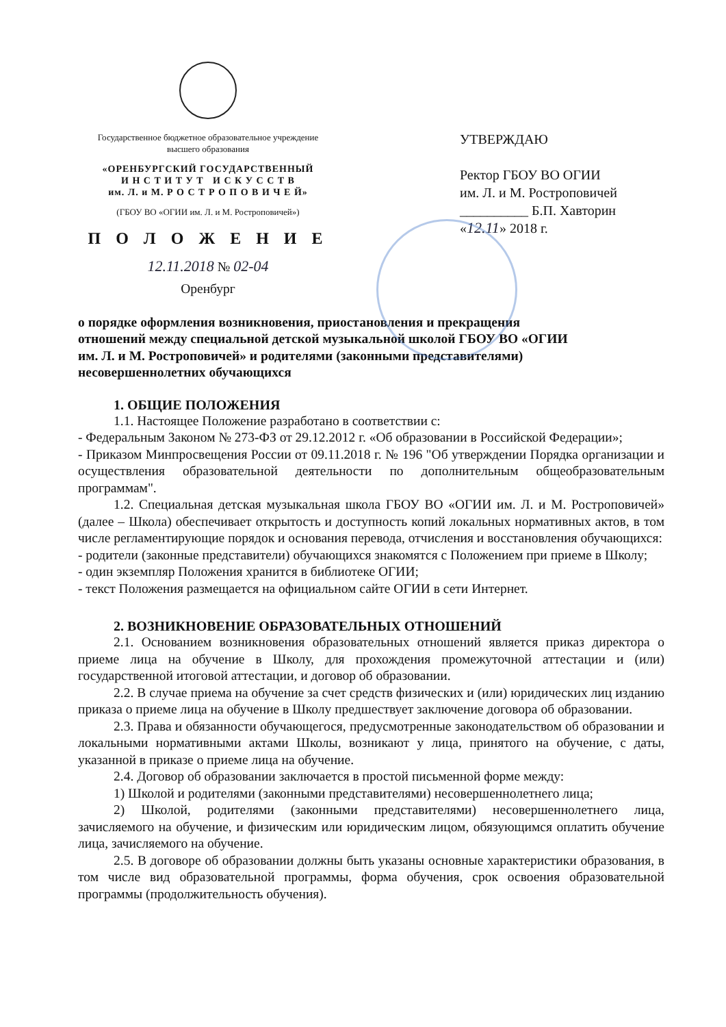Государственное бюджетное образовательное учреждение
высшего образования
«ОРЕНБУРГСКИЙ ГОСУДАРСТВЕННЫЙ
И Н С Т И Т У Т И С К У С С Т В
им. Л. и М. Р О С Т Р О П О В И Ч Е Й»
(ГБОУ ВО «ОГИИ им. Л. и М. Ростроповичей»)
П О Л О Ж Е Н И Е
12.11.2018 № 02-04
Оренбург
УТВЕРЖДАЮ
Ректор ГБОУ ВО ОГИИ
им. Л. и М. Ростроповичей
__________ Б.П. Хавторин
«12.11» 2018 г.
о порядке оформления возникновения, приостановления и прекращения отношений между специальной детской музыкальной школой ГБОУ ВО «ОГИИ им. Л. и М. Ростроповичей» и родителями (законными представителями) несовершеннолетних обучающихся
1. ОБЩИЕ ПОЛОЖЕНИЯ
1.1. Настоящее Положение разработано в соответствии с:
- Федеральным Законом № 273-ФЗ от 29.12.2012 г. «Об образовании в Российской Федерации»;
- Приказом Минпросвещения России от 09.11.2018 г. № 196 "Об утверждении Порядка организации и осуществления образовательной деятельности по дополнительным общеобразовательным программам".
1.2. Специальная детская музыкальная школа ГБОУ ВО «ОГИИ им. Л. и М. Ростроповичей» (далее – Школа) обеспечивает открытость и доступность копий локальных нормативных актов, в том числе регламентирующие порядок и основания перевода, отчисления и восстановления обучающихся:
- родители (законные представители) обучающихся знакомятся с Положением при приеме в Школу;
- один экземпляр Положения хранится в библиотеке ОГИИ;
- текст Положения размещается на официальном сайте ОГИИ в сети Интернет.
2. ВОЗНИКНОВЕНИЕ ОБРАЗОВАТЕЛЬНЫХ ОТНОШЕНИЙ
2.1. Основанием возникновения образовательных отношений является приказ директора о приеме лица на обучение в Школу, для прохождения промежуточной аттестации и (или) государственной итоговой аттестации, и договор об образовании.
2.2. В случае приема на обучение за счет средств физических и (или) юридических лиц изданию приказа о приеме лица на обучение в Школу предшествует заключение договора об образовании.
2.3. Права и обязанности обучающегося, предусмотренные законодательством об образовании и локальными нормативными актами Школы, возникают у лица, принятого на обучение, с даты, указанной в приказе о приеме лица на обучение.
2.4. Договор об образовании заключается в простой письменной форме между:
1) Школой и родителями (законными представителями) несовершеннолетнего лица;
2) Школой, родителями (законными представителями) несовершеннолетнего лица, зачисляемого на обучение, и физическим или юридическим лицом, обязующимся оплатить обучение лица, зачисляемого на обучение.
2.5. В договоре об образовании должны быть указаны основные характеристики образования, в том числе вид образовательной программы, форма обучения, срок освоения образовательной программы (продолжительность обучения).